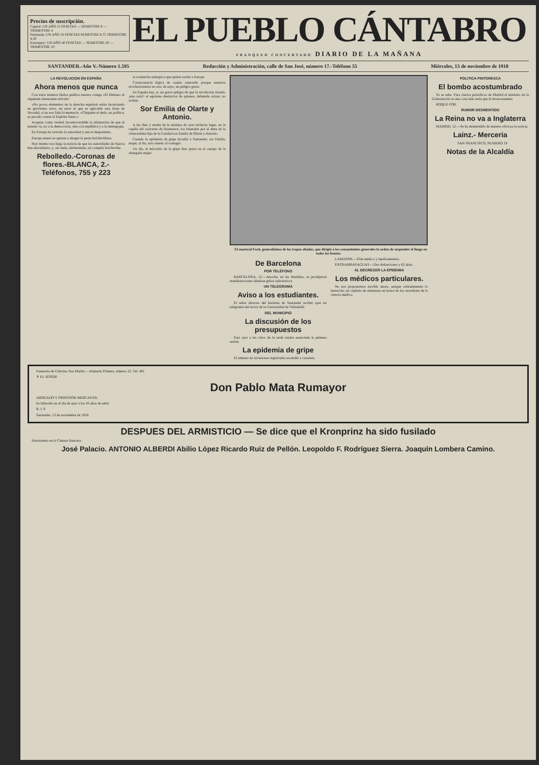Precios de suscripción.
Capital: UN AÑO 15 PESETAS — SEMESTRE 8 — TRIMESTRE 4
Península: UN AÑO 16 PESETAS SEMESTRE 8,75 TRIMESTRE 4,50
Extranjero: UN AÑO 40 PESETAS — SEMESTRE 20 — TRIMESTRE 10
EL PUEBLO CÁNTABRO
FRANQUEO CONCERTADO DIARIO DE LA MAÑANA
SANTANDER.-Año V.-Número 1.595 Redacción y Administración, calle de San José, número 17.-Teléfono 55 Miércoles, 13 de noviembre de 1918
LA REVOLUCION EN ESPAÑA
Ahora menos que nunca
Con estos mismos títulos publica nuestro colega «El Debate» el siguiente interesante artículo:
«No pocos elementos de la derecha española están incurriendo en gravísimo error, un error al que es aplicable esta frase de Nocedal, si no nos falta la memoria: «Chupatée el dedo, en política, es pecado contra el Espíritu Santo.»
Aceptan como verdad incontrovertible la afirmación de que el mundo va, no a la democracia, sino a la república y a la demagogia.
En Europa ha vencido la autoridad y aun el despotismo.
Europa entera se apresta a ahogar la peste bolchevikista.
Hoy mismo nos llega la noticia de que las autoridades de Suecia han descubierto, y, sin duda, desbaratado, un complot bolchevike.
Rebolledo.-Coronas de flores.-BLANCA, 2.-Teléfonos, 755 y 223
la avalancha anárquica que quiere asolar a Europa.
Consecuencia lógica de cuanto antecede: porque nuestros revolucionarios no son, de suyo, un peligro grave.
En España hay, si, un grave peligro de que la revolución triunfe, ¡uno solo!: el egoísmo destructor de quienes, debiendo actuar, no actúan.
Sor Emilia de Olarte y Antonio.
A las diez y media de la mañana de ayer tuvieron lugar, en la capilla del convento de Ruamenor, los funerales por el alma de la virtuosísima hija de la Caridad sor Emilia de Olarte y Antonio.
Cuando la epidemia de gripe invadió a Santander, sor Emilia, mujer, al fin, tuvo miedo al contagio.
Un día, el microbio de la gripe hizo presa en el cuerpo de la abnegada mujer.
El mariscal Foch, generalísimo de las tropas aliadas, que dirigió a los comandantes generales la orden de suspender el fuego en todos los frentes.
De Barcelona
POR TELÉFONO
BARCELONA, 12.—Anoche, en las Ramblas, se produjeron manifestaciones dándose gritos subversivos.
UN TELEGRAMA
Aviso a los estudiantes.
El señor director del Instituto de Santander recibió ayer un telegrama del rector de la Universidad de Valladolid.
DEL MUNICIPIO
La discusión de los presupuestos
Para ayer a las cinco de la tarde estaba anunciada la primera sesión.
La epidemia de gripe
El número de invasiones registradas ascendió a cuarenta.
LAMASON.—Pide médico y medicamentos.
ENTRAMBASAGUAS.—Dos defunciones y 65 altas.
AL DECRECER LA EPIDEMIA
Los médicos particulares.
No nos proponemos escribir ahora, aunque sobradamente lo merecían, un capítulo de alabanzas en honor de los sacerdotes de la ciencia médica.
POLITICA PINTORESCA
El bombo acostumbrado
Ya se sabe. Para ciertos periódicos de Madrid el ministro de la Gobernación es una cosa más seria que la broncoenemia.
ROQUE FOR.
RUMOR DESMENTIDO
La Reina no va a Inglaterra
MADRID, 12.—Se ha desmentido de manera oficiosa la noticia.
Lainz.- Merceria
SAN FRANCISCO, NUMERO 19
Notas de la Alcaldía
Funeraria de Ceferino San Martín.—Alameda Primera, número 22. Tel. 481
✝ EL SEÑOR
Don Pablo Mata Rumayor
ABOGADO Y PROFESOR MERCANTIL
ha fallecido en el día de ayer a los 43 años de edad
R. I. P.
Santander, 13 de noviembre de 1918.
DESPUES DEL ARMISTICIO — Se dice que el Kronprinz ha sido fusilado
Entusiasmo en la Cámara francesa.
José Palacio. ANTONIO ALBERDI Abilio López Ricardo Ruiz de Pellón. Leopoldo F. Rodríguez Sierra. Joaquín Lombera Camino.